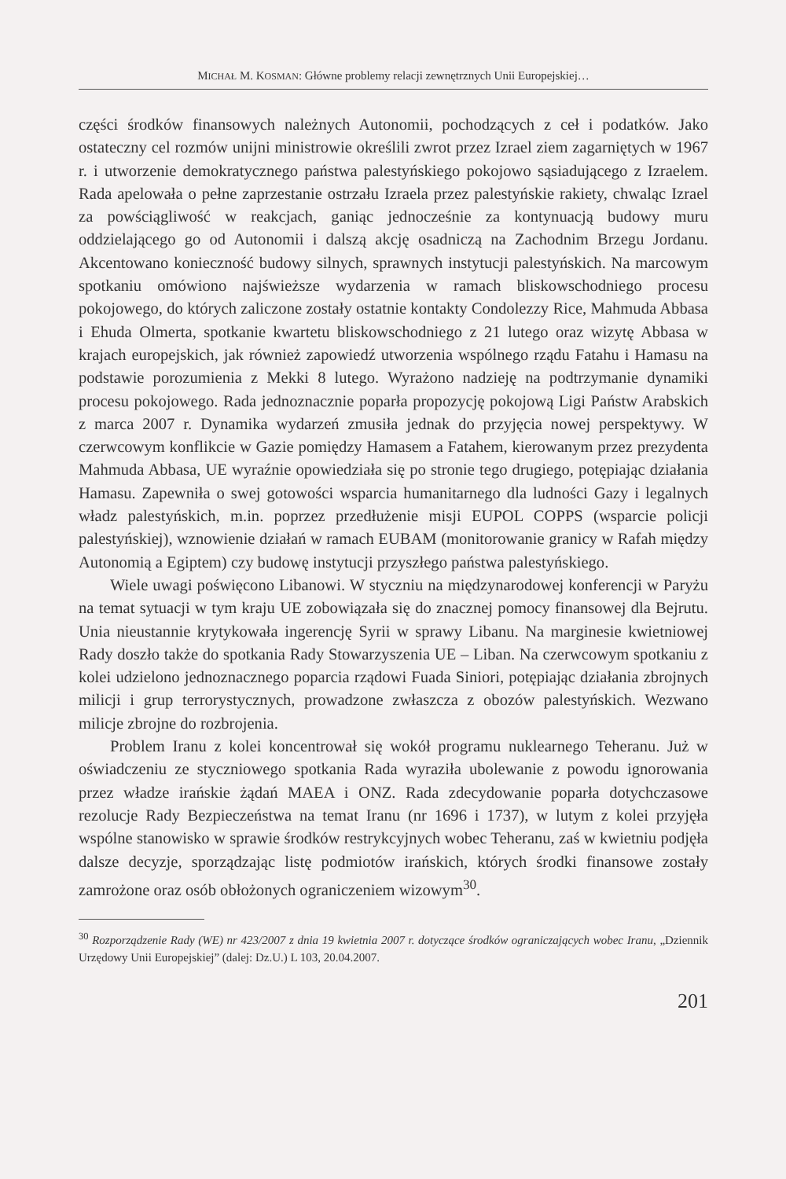MICHAŁ M. KOSMAN: Główne problemy relacji zewnętrznych Unii Europejskiej…
części środków finansowych należnych Autonomii, pochodzących z ceł i podatków. Jako ostateczny cel rozmów unijni ministrowie określili zwrot przez Izrael ziem zagarniętych w 1967 r. i utworzenie demokratycznego państwa palestyńskiego pokojowo sąsiadującego z Izraelem. Rada apelowała o pełne zaprzestanie ostrzału Izraela przez palestyńskie rakiety, chwaląc Izrael za powściągliwość w reakcjach, ganiąc jednocześnie za kontynuacją budowy muru oddzielającego go od Autonomii i dalszą akcję osadniczą na Zachodnim Brzegu Jordanu. Akcentowano konieczność budowy silnych, sprawnych instytucji palestyńskich. Na marcowym spotkaniu omówiono najświeższe wydarzenia w ramach bliskowschodniego procesu pokojowego, do których zaliczone zostały ostatnie kontakty Condolezzy Rice, Mahmuda Abbasa i Ehuda Olmerta, spotkanie kwartetu bliskowschodniego z 21 lutego oraz wizytę Abbasa w krajach europejskich, jak również zapowiedź utworzenia wspólnego rządu Fatahu i Hamasu na podstawie porozumienia z Mekki 8 lutego. Wyrażono nadzieję na podtrzymanie dynamiki procesu pokojowego. Rada jednoznacznie poparła propozycję pokojową Ligi Państw Arabskich z marca 2007 r. Dynamika wydarzeń zmusiła jednak do przyjęcia nowej perspektywy. W czerwcowym konflikcie w Gazie pomiędzy Hamasem a Fatahem, kierowanym przez prezydenta Mahmuda Abbasa, UE wyraźnie opowiedziała się po stronie tego drugiego, potępiając działania Hamasu. Zapewniła o swej gotowości wsparcia humanitarnego dla ludności Gazy i legalnych władz palestyńskich, m.in. poprzez przedłużenie misji EUPOL COPPS (wsparcie policji palestyńskiej), wznowienie działań w ramach EUBAM (monitorowanie granicy w Rafah między Autonomią a Egiptem) czy budowę instytucji przyszłego państwa palestyńskiego.
Wiele uwagi poświęcono Libanowi. W styczniu na międzynarodowej konferencji w Paryżu na temat sytuacji w tym kraju UE zobowiązała się do znacznej pomocy finansowej dla Bejrutu. Unia nieustannie krytykowała ingerencję Syrii w sprawy Libanu. Na marginesie kwietniowej Rady doszło także do spotkania Rady Stowarzyszenia UE – Liban. Na czerwcowym spotkaniu z kolei udzielono jednoznacznego poparcia rządowi Fuada Siniori, potępiając działania zbrojnych milicji i grup terrorystycznych, prowadzone zwłaszcza z obozów palestyńskich. Wezwano milicje zbrojne do rozbrojenia.
Problem Iranu z kolei koncentrował się wokół programu nuklearnego Teheranu. Już w oświadczeniu ze styczniowego spotkania Rada wyraziła ubolewanie z powodu ignorowania przez władze irańskie żądań MAEA i ONZ. Rada zdecydowanie poparła dotychczasowe rezolucje Rady Bezpieczeństwa na temat Iranu (nr 1696 i 1737), w lutym z kolei przyjęła wspólne stanowisko w sprawie środków restrykcyjnych wobec Teheranu, zaś w kwietniu podjęła dalsze decyzje, sporządzając listę podmiotów irańskich, których środki finansowe zostały zamrożone oraz osób obłożonych ograniczeniem wizowym<sup>30</sup>.
<sup>30</sup> Rozporządzenie Rady (WE) nr 423/2007 z dnia 19 kwietnia 2007 r. dotyczące środków ograniczających wobec Iranu, „Dziennik Urzędowy Unii Europejskiej” (dalej: Dz.U.) L 103, 20.04.2007.
201